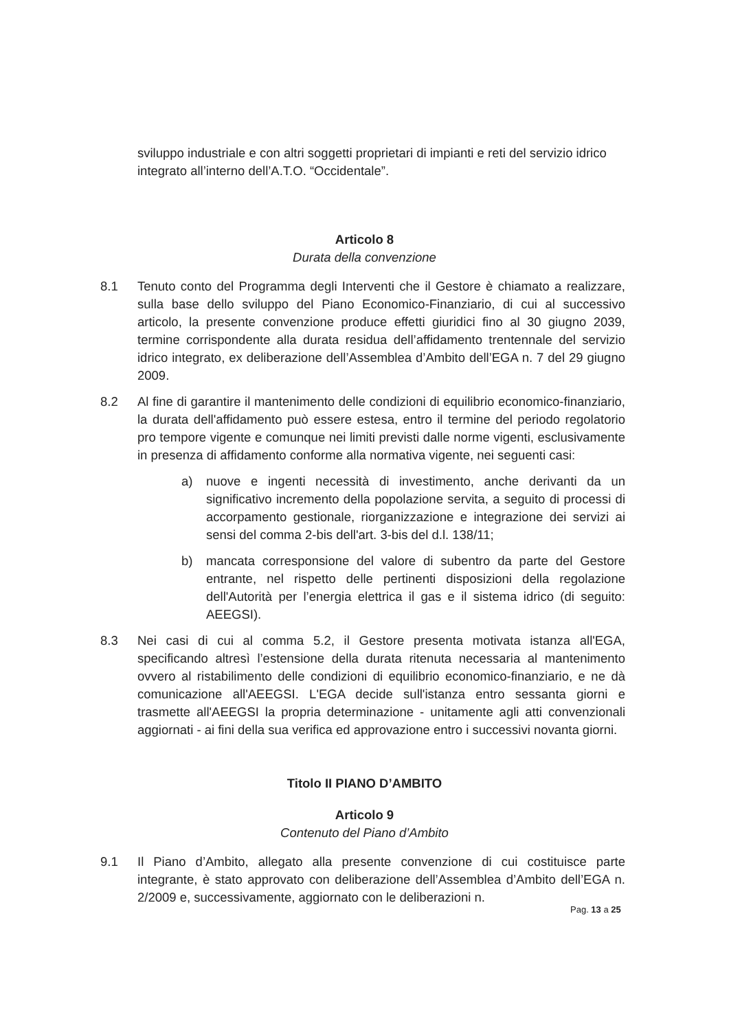sviluppo industriale e con altri soggetti proprietari di impianti e reti del servizio idrico integrato all’interno dell’A.T.O. “Occidentale”.
Articolo 8
Durata della convenzione
8.1 Tenuto conto del Programma degli Interventi che il Gestore è chiamato a realizzare, sulla base dello sviluppo del Piano Economico-Finanziario, di cui al successivo articolo, la presente convenzione produce effetti giuridici fino al 30 giugno 2039, termine corrispondente alla durata residua dell’affidamento trentennale del servizio idrico integrato, ex deliberazione dell’Assemblea d’Ambito dell’EGA n. 7 del 29 giugno 2009.
8.2 Al fine di garantire il mantenimento delle condizioni di equilibrio economico-finanziario, la durata dell'affidamento può essere estesa, entro il termine del periodo regolatorio pro tempore vigente e comunque nei limiti previsti dalle norme vigenti, esclusivamente in presenza di affidamento conforme alla normativa vigente, nei seguenti casi:
a) nuove e ingenti necessità di investimento, anche derivanti da un significativo incremento della popolazione servita, a seguito di processi di accorpamento gestionale, riorganizzazione e integrazione dei servizi ai sensi del comma 2-bis dell'art. 3-bis del d.l. 138/11;
b) mancata corresponsione del valore di subentro da parte del Gestore entrante, nel rispetto delle pertinenti disposizioni della regolazione dell'Autorità per l’energia elettrica il gas e il sistema idrico (di seguito: AEEGSI).
8.3 Nei casi di cui al comma 5.2, il Gestore presenta motivata istanza all'EGA, specificando altresì l’estensione della durata ritenuta necessaria al mantenimento ovvero al ristabilimento delle condizioni di equilibrio economico-finanziario, e ne dà comunicazione all'AEEGSI. L'EGA decide sull'istanza entro sessanta giorni e trasmette all'AEEGSI la propria determinazione - unitamente agli atti convenzionali aggiornati - ai fini della sua verifica ed approvazione entro i successivi novanta giorni.
Titolo II PIANO D’AMBITO
Articolo 9
Contenuto del Piano d’Ambito
9.1 Il Piano d’Ambito, allegato alla presente convenzione di cui costituisce parte integrante, è stato approvato con deliberazione dell’Assemblea d’Ambito dell’EGA n. 2/2009 e, successivamente, aggiornato con le deliberazioni n.
Pag. 13 a 25